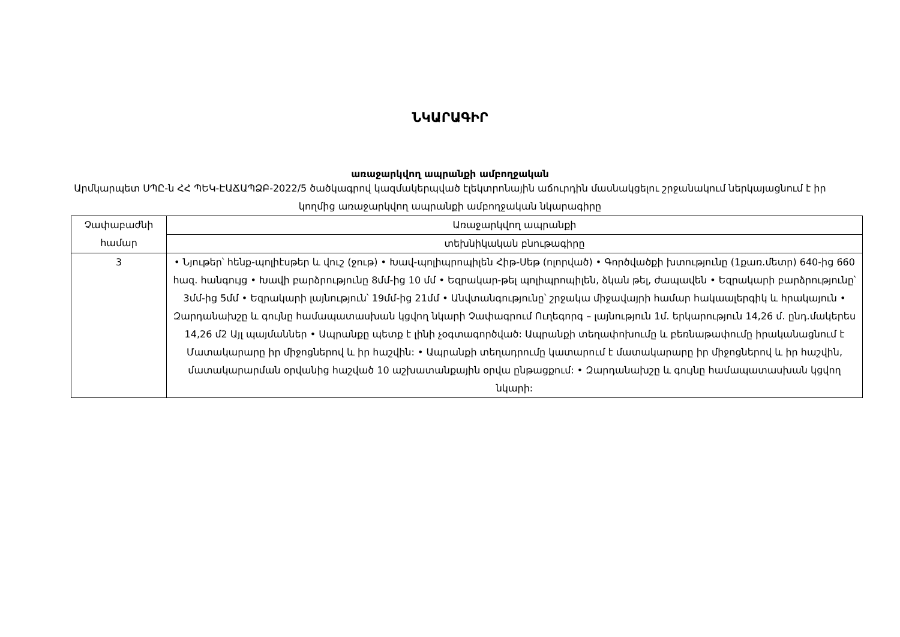ՆԿԱՐԱԳԻՐ
առաջարկվող ապրանքի ամբողջական
Արմկարպետ ՍՊԸ-ն ՀՀ ՊԵԿ-ԷԱՃԱՊՁԲ-2022/5 ծածկագրով կազմակերպված էլեկտրոնային աճուրդին մասնակցելու շրջանակում ներկայացնում է իր կողմից առաջարկվող ապրանքի ամբողջական նկարագիրը
| Չափաբաժնի համար | Առաջարկվող ապրանքի |
| --- | --- |
| | տեխնիկական բնութագիրը |
| 3 | • Նյութեր՝ հենք-պոլիէսթեր և վուշ (ջութ) • Խավ-պոլիպրոպիլեն Հիթ-Սեթ (ոլորված) • Գործվածքի խտությունը (1քառ.մետր) 640-ից 660 հազ. հանգույց • Խավի բարձրությունը 8մմ-ից 10 մմ • Եզրակար-թել պոլիպրոպիլեն, ձկան թել, ժապավեն • Եզրակարի բարձրությունը՝ 3մմ-ից 5մմ • Եզրակարի լայնություն՝ 19մմ-ից 21մմ • Անվտանգությունը՝ շրջակա միջավայրի համար հակաալերգիկ և հրակայուն • Զարդանախշը և գույնը համապատասխան կցվող նկարի Չափագրում Ուղեգորգ – լայնություն 1մ. երկարություն 14,26 մ. ընդ.մակերես 14,26 մ2 Այլ պայմաններ • Ապրանքը պետք է լինի չօգտագործված: Ապրանքի տեղափոխումը և բեռնաթափումը իրականացնում է Մատակարարը իր միջոցներով և իր հաշվին: • Ապրանքի տեղադրումը կատարում է մատակարարը իր միջոցներով և իր հաշվին, մատակարարման օրվանից հաշված 10 աշխատանքային օրվա ընթացքում: • Զարդանախշը և գույնը համապատասխան կցվող նկարի: |